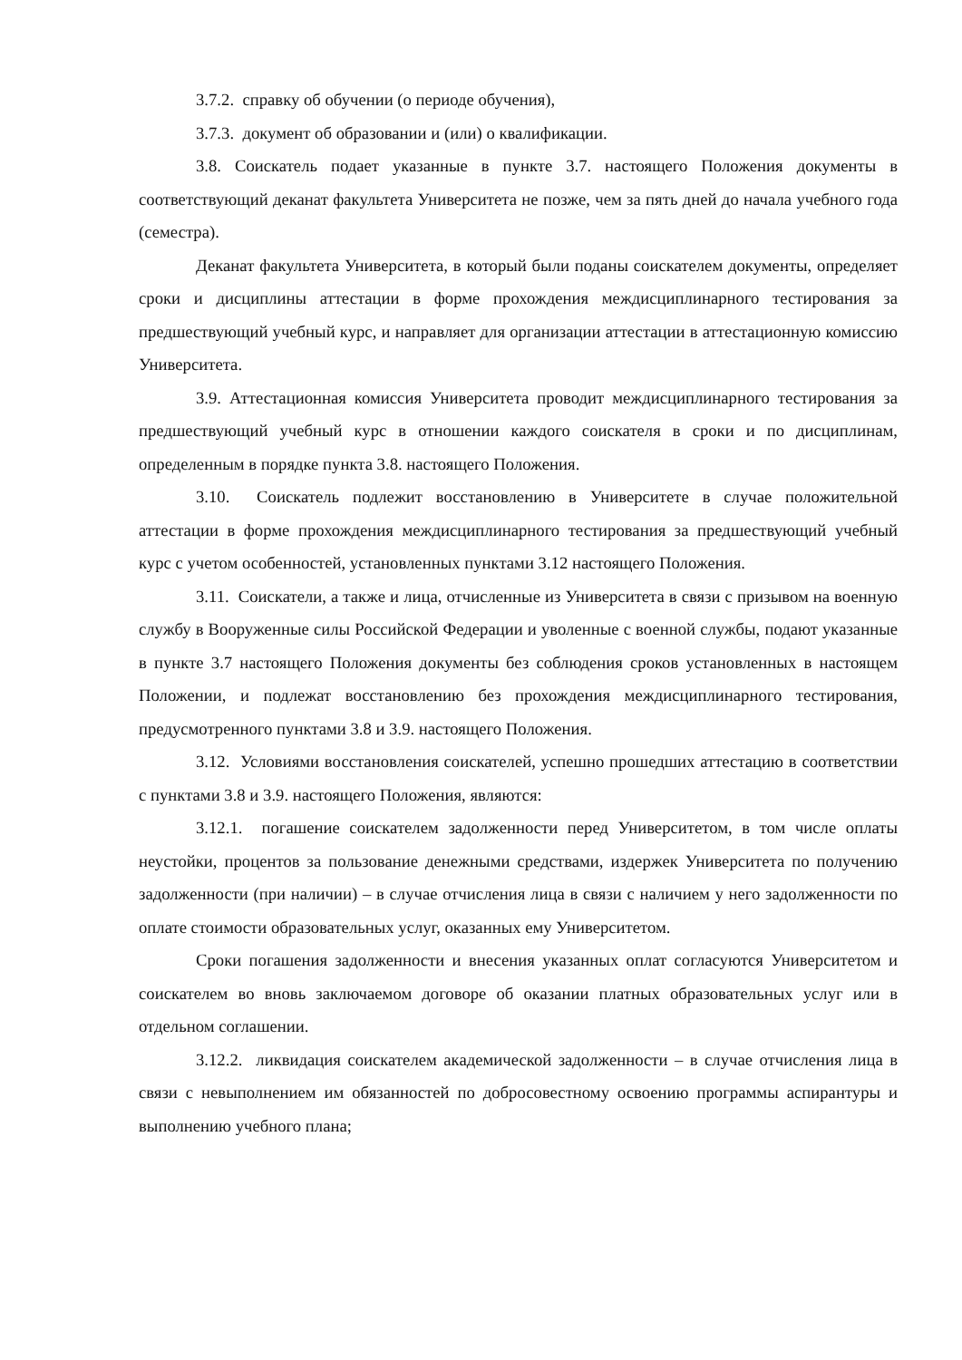3.7.2. справку об обучении (о периоде обучения),
3.7.3. документ об образовании и (или) о квалификации.
3.8. Соискатель подает указанные в пункте 3.7. настоящего Положения документы в соответствующий деканат факультета Университета не позже, чем за пять дней до начала учебного года (семестра).
Деканат факультета Университета, в который были поданы соискателем документы, определяет сроки и дисциплины аттестации в форме прохождения междисциплинарного тестирования за предшествующий учебный курс, и направляет для организации аттестации в аттестационную комиссию Университета.
3.9. Аттестационная комиссия Университета проводит междисциплинарного тестирования за предшествующий учебный курс в отношении каждого соискателя в сроки и по дисциплинам, определенным в порядке пункта 3.8. настоящего Положения.
3.10. Соискатель подлежит восстановлению в Университете в случае положительной аттестации в форме прохождения междисциплинарного тестирования за предшествующий учебный курс с учетом особенностей, установленных пунктами 3.12 настоящего Положения.
3.11. Соискатели, а также и лица, отчисленные из Университета в связи с призывом на военную службу в Вооруженные силы Российской Федерации и уволенные с военной службы, подают указанные в пункте 3.7 настоящего Положения документы без соблюдения сроков установленных в настоящем Положении, и подлежат восстановлению без прохождения междисциплинарного тестирования, предусмотренного пунктами 3.8 и 3.9. настоящего Положения.
3.12. Условиями восстановления соискателей, успешно прошедших аттестацию в соответствии с пунктами 3.8 и 3.9. настоящего Положения, являются:
3.12.1. погашение соискателем задолженности перед Университетом, в том числе оплаты неустойки, процентов за пользование денежными средствами, издержек Университета по получению задолженности (при наличии) – в случае отчисления лица в связи с наличием у него задолженности по оплате стоимости образовательных услуг, оказанных ему Университетом.
Сроки погашения задолженности и внесения указанных оплат согласуются Университетом и соискателем во вновь заключаемом договоре об оказании платных образовательных услуг или в отдельном соглашении.
3.12.2. ликвидация соискателем академической задолженности – в случае отчисления лица в связи с невыполнением им обязанностей по добросовестному освоению программы аспирантуры и выполнению учебного плана;